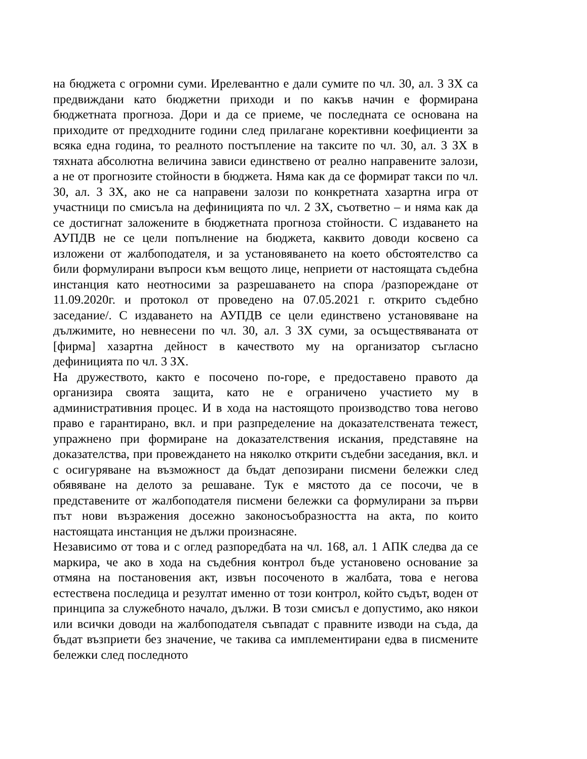на бюджета с огромни суми. Ирелевантно е дали сумите по чл. 30, ал. 3 ЗХ са предвиждани като бюджетни приходи и по какъв начин е формирана бюджетната прогноза. Дори и да се приеме, че последната се основана на приходите от предходните години след прилагане корективни коефициенти за всяка една година, то реалното постъпление на таксите по чл. 30, ал. 3 ЗХ в тяхната абсолютна величина зависи единствено от реално направените залози, а не от прогнозите стойности в бюджета. Няма как да се формират такси по чл. 30, ал. 3 ЗХ, ако не са направени залози по конкретната хазартна игра от участници по смисъла на дефиницията по чл. 2 ЗХ, съответно – и няма как да се достигнат заложените в бюджетната прогноза стойности. С издаването на АУПДВ не се цели попълнение на бюджета, каквито доводи косвено са изложени от жалбоподателя, и за установяването на което обстоятелство са били формулирани въпроси към вещото лице, неприети от настоящата съдебна инстанция като неотносими за разрешаването на спора /разпореждане от 11.09.2020г. и протокол от проведено на 07.05.2021 г. открито съдебно заседание/. С издаването на АУПДВ се цели единствено установяване на дължимите, но невнесени по чл. 30, ал. 3 ЗХ суми, за осъществяваната от [фирма] хазартна дейност в качеството му на организатор съгласно дефиницията по чл. 3 ЗХ.
На дружеството, както е посочено по-горе, е предоставено правото да организира своята защита, като не е ограничено участието му в административния процес. И в хода на настоящото производство това негово право е гарантирано, вкл. и при разпределение на доказателствената тежест, упражнено при формиране на доказателствения искания, представяне на доказателства, при провеждането на няколко открити съдебни заседания, вкл. и с осигуряване на възможност да бъдат депозирани писмени бележки след обявяване на делото за решаване. Тук е мястото да се посочи, че в представените от жалбоподателя писмени бележки са формулирани за първи път нови възражения досежно законосъобразността на акта, по които настоящата инстанция не дължи произнасяне.
Независимо от това и с оглед разпоредбата на чл. 168, ал. 1 АПК следва да се маркира, че ако в хода на съдебния контрол бъде установено основание за отмяна на постановения акт, извън посоченото в жалбата, това е негова естествена последица и резултат именно от този контрол, който съдът, воден от принципа за служебното начало, дължи. В този смисъл е допустимо, ако някои или всички доводи на жалбоподателя съвпадат с правните изводи на съда, да бъдат възприети без значение, че такива са имплементирани едва в писмените бележки след последното